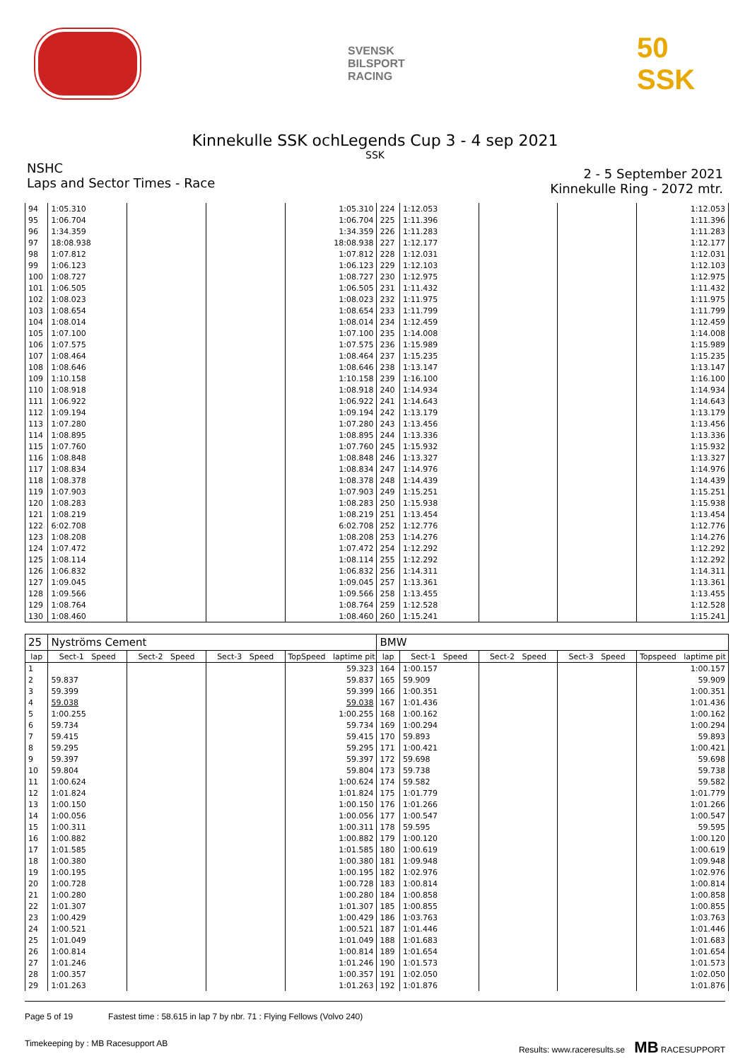SVENSK
BILSPORT
RACING
50 SSK
Kinnekulle SSK ochLegends Cup 3 - 4 sep 2021
SSK
NSHC
Laps and Sector Times - Race
2 - 5 September 2021
Kinnekulle Ring - 2072 mtr.
| 94 | 1:05.310 | | | 1:05.310 | 224 | 1:12.053 | | | 1:12.053 |
| 95 | 1:06.704 | | | 1:06.704 | 225 | 1:11.396 | | | 1:11.396 |
| 96 | 1:34.359 | | | 1:34.359 | 226 | 1:11.283 | | | 1:11.283 |
| 97 | 18:08.938 | | | 18:08.938 | 227 | 1:12.177 | | | 1:12.177 |
| 98 | 1:07.812 | | | 1:07.812 | 228 | 1:12.031 | | | 1:12.031 |
| 99 | 1:06.123 | | | 1:06.123 | 229 | 1:12.103 | | | 1:12.103 |
| 100 | 1:08.727 | | | 1:08.727 | 230 | 1:12.975 | | | 1:12.975 |
| 101 | 1:06.505 | | | 1:06.505 | 231 | 1:11.432 | | | 1:11.432 |
| 102 | 1:08.023 | | | 1:08.023 | 232 | 1:11.975 | | | 1:11.975 |
| 103 | 1:08.654 | | | 1:08.654 | 233 | 1:11.799 | | | 1:11.799 |
| 104 | 1:08.014 | | | 1:08.014 | 234 | 1:12.459 | | | 1:12.459 |
| 105 | 1:07.100 | | | 1:07.100 | 235 | 1:14.008 | | | 1:14.008 |
| 106 | 1:07.575 | | | 1:07.575 | 236 | 1:15.989 | | | 1:15.989 |
| 107 | 1:08.464 | | | 1:08.464 | 237 | 1:15.235 | | | 1:15.235 |
| 108 | 1:08.646 | | | 1:08.646 | 238 | 1:13.147 | | | 1:13.147 |
| 109 | 1:10.158 | | | 1:10.158 | 239 | 1:16.100 | | | 1:16.100 |
| 110 | 1:08.918 | | | 1:08.918 | 240 | 1:14.934 | | | 1:14.934 |
| 111 | 1:06.922 | | | 1:06.922 | 241 | 1:14.643 | | | 1:14.643 |
| 112 | 1:09.194 | | | 1:09.194 | 242 | 1:13.179 | | | 1:13.179 |
| 113 | 1:07.280 | | | 1:07.280 | 243 | 1:13.456 | | | 1:13.456 |
| 114 | 1:08.895 | | | 1:08.895 | 244 | 1:13.336 | | | 1:13.336 |
| 115 | 1:07.760 | | | 1:07.760 | 245 | 1:15.932 | | | 1:15.932 |
| 116 | 1:08.848 | | | 1:08.848 | 246 | 1:13.327 | | | 1:13.327 |
| 117 | 1:08.834 | | | 1:08.834 | 247 | 1:14.976 | | | 1:14.976 |
| 118 | 1:08.378 | | | 1:08.378 | 248 | 1:14.439 | | | 1:14.439 |
| 119 | 1:07.903 | | | 1:07.903 | 249 | 1:15.251 | | | 1:15.251 |
| 120 | 1:08.283 | | | 1:08.283 | 250 | 1:15.938 | | | 1:15.938 |
| 121 | 1:08.219 | | | 1:08.219 | 251 | 1:13.454 | | | 1:13.454 |
| 122 | 6:02.708 | | | 6:02.708 | 252 | 1:12.776 | | | 1:12.776 |
| 123 | 1:08.208 | | | 1:08.208 | 253 | 1:14.276 | | | 1:14.276 |
| 124 | 1:07.472 | | | 1:07.472 | 254 | 1:12.292 | | | 1:12.292 |
| 125 | 1:08.114 | | | 1:08.114 | 255 | 1:12.292 | | | 1:12.292 |
| 126 | 1:06.832 | | | 1:06.832 | 256 | 1:14.311 | | | 1:14.311 |
| 127 | 1:09.045 | | | 1:09.045 | 257 | 1:13.361 | | | 1:13.361 |
| 128 | 1:09.566 | | | 1:09.566 | 258 | 1:13.455 | | | 1:13.455 |
| 129 | 1:08.764 | | | 1:08.764 | 259 | 1:12.528 | | | 1:12.528 |
| 130 | 1:08.460 | | | 1:08.460 | 260 | 1:15.241 | | | 1:15.241 |
| 25 | Nyströms Cement | | | | BMW | | | | |
| lap | Sect-1 Speed | Sect-2 Speed | Sect-3 Speed | TopSpeed laptime pit | lap | Sect-1 Speed | Sect-2 Speed | Sect-3 Speed | Topspeed laptime pit |
| 1 | | | | 59.323 | 164 | 1:00.157 | | | 1:00.157 |
| 2 | 59.837 | | | 59.837 | 165 | 59.909 | | | 59.909 |
| 3 | 59.399 | | | 59.399 | 166 | 1:00.351 | | | 1:00.351 |
| 4 | 59.038 | | | 59.038 | 167 | 1:01.436 | | | 1:01.436 |
| 5 | 1:00.255 | | | 1:00.255 | 168 | 1:00.162 | | | 1:00.162 |
| 6 | 59.734 | | | 59.734 | 169 | 1:00.294 | | | 1:00.294 |
| 7 | 59.415 | | | 59.415 | 170 | 59.893 | | | 59.893 |
| 8 | 59.295 | | | 59.295 | 171 | 1:00.421 | | | 1:00.421 |
| 9 | 59.397 | | | 59.397 | 172 | 59.698 | | | 59.698 |
| 10 | 59.804 | | | 59.804 | 173 | 59.738 | | | 59.738 |
| 11 | 1:00.624 | | | 1:00.624 | 174 | 59.582 | | | 59.582 |
| 12 | 1:01.824 | | | 1:01.824 | 175 | 1:01.779 | | | 1:01.779 |
| 13 | 1:00.150 | | | 1:00.150 | 176 | 1:01.266 | | | 1:01.266 |
| 14 | 1:00.056 | | | 1:00.056 | 177 | 1:00.547 | | | 1:00.547 |
| 15 | 1:00.311 | | | 1:00.311 | 178 | 59.595 | | | 59.595 |
| 16 | 1:00.882 | | | 1:00.882 | 179 | 1:00.120 | | | 1:00.120 |
| 17 | 1:01.585 | | | 1:01.585 | 180 | 1:00.619 | | | 1:00.619 |
| 18 | 1:00.380 | | | 1:00.380 | 181 | 1:09.948 | | | 1:09.948 |
| 19 | 1:00.195 | | | 1:00.195 | 182 | 1:02.976 | | | 1:02.976 |
| 20 | 1:00.728 | | | 1:00.728 | 183 | 1:00.814 | | | 1:00.814 |
| 21 | 1:00.280 | | | 1:00.280 | 184 | 1:00.858 | | | 1:00.858 |
| 22 | 1:01.307 | | | 1:01.307 | 185 | 1:00.855 | | | 1:00.855 |
| 23 | 1:00.429 | | | 1:00.429 | 186 | 1:03.763 | | | 1:03.763 |
| 24 | 1:00.521 | | | 1:00.521 | 187 | 1:01.446 | | | 1:01.446 |
| 25 | 1:01.049 | | | 1:01.049 | 188 | 1:01.683 | | | 1:01.683 |
| 26 | 1:00.814 | | | 1:00.814 | 189 | 1:01.654 | | | 1:01.654 |
| 27 | 1:01.246 | | | 1:01.246 | 190 | 1:01.573 | | | 1:01.573 |
| 28 | 1:00.357 | | | 1:00.357 | 191 | 1:02.050 | | | 1:02.050 |
| 29 | 1:01.263 | | | 1:01.263 | 192 | 1:01.876 | | | 1:01.876 |
Page 5 of 19 Fastest time : 58.615 in lap 7 by nbr. 71 : Flying Fellows (Volvo 240)
Timekeeping by : MB Racesupport AB Results: www.raceresults.se MB RACESUPPORT